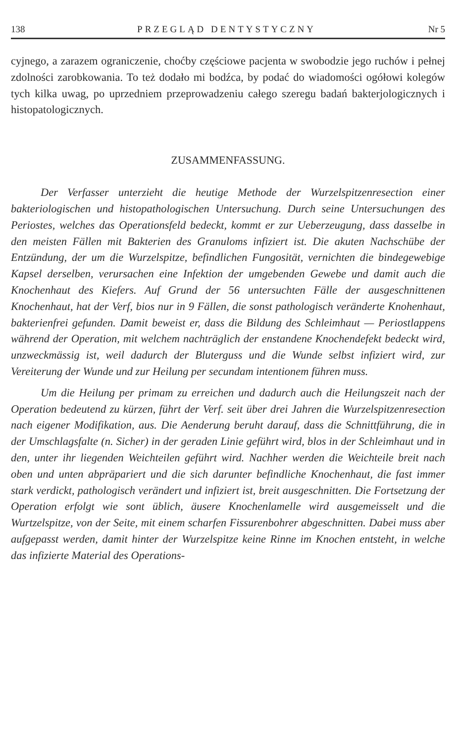138 PRZEGLĄD DENTYSTYCZNY Nr 5
cyjnego, a zarazem ograniczenie, choćby częściowe pacjenta w swobodzie jego ruchów i pełnej zdolności zarobkowania. To też dodało mi bodźca, by podać do wiadomości ogółowi kolegów tych kilka uwag, po uprzedniem przeprowadzeniu całego szeregu badań bakterjologicznych i histopatologicznych.
ZUSAMMENFASSUNG.
Der Verfasser unterzieht die heutige Methode der Wurzelspitzenresection einer bakteriologischen und histopathologischen Untersuchung. Durch seine Untersuchungen des Periostes, welches das Operationsfeld bedeckt, kommt er zur Ueberzeugung, dass dasselbe in den meisten Fällen mit Bakterien des Granuloms infiziert ist. Die akuten Nachschübe der Entzündung, der um die Wurzelspitze, befindlichen Fungosität, vernichten die bindegewebige Kapsel derselben, verursachen eine Infektion der umgebenden Gewebe und damit auch die Knochenhaut des Kiefers. Auf Grund der 56 untersuchten Fälle der ausgeschnittenen Knochenhaut, hat der Verf, bios nur in 9 Fällen, die sonst pathologisch veränderte Knohenhaut, bakterienfrei gefunden. Damit beweist er, dass die Bildung des Schleimhaut — Periostlappens während der Operation, mit welchem nachträglich der enstandene Knochendefekt bedeckt wird, unzweckmässig ist, weil dadurch der Bluterguss und die Wunde selbst infiziert wird, zur Vereiterung der Wunde und zur Heilung per secundam intentionem führen muss.
Um die Heilung per primam zu erreichen und dadurch auch die Heilungszeit nach der Operation bedeutend zu kürzen, führt der Verf. seit über drei Jahren die Wurzelspitzenresection nach eigener Modifikation, aus. Die Aenderung beruht darauf, dass die Schnittführung, die in der Umschlagsfalte (n. Sicher) in der geraden Linie geführt wird, blos in der Schleimhaut und in den, unter ihr liegenden Weichteilen geführt wird. Nachher werden die Weichteile breit nach oben und unten abpräpariert und die sich darunter befindliche Knochenhaut, die fast immer stark verdickt, pathologisch verändert und infiziert ist, breit ausgeschnitten. Die Fortsetzung der Operation erfolgt wie sont üblich, äusere Knochenlamelle wird ausgemeisselt und die Wurtzelspitze, von der Seite, mit einem scharfen Fissurenbohrer abgeschnitten. Dabei muss aber aufgepasst werden, damit hinter der Wurzelspitze keine Rinne im Knochen entsteht, in welche das infizierte Material des Operations-